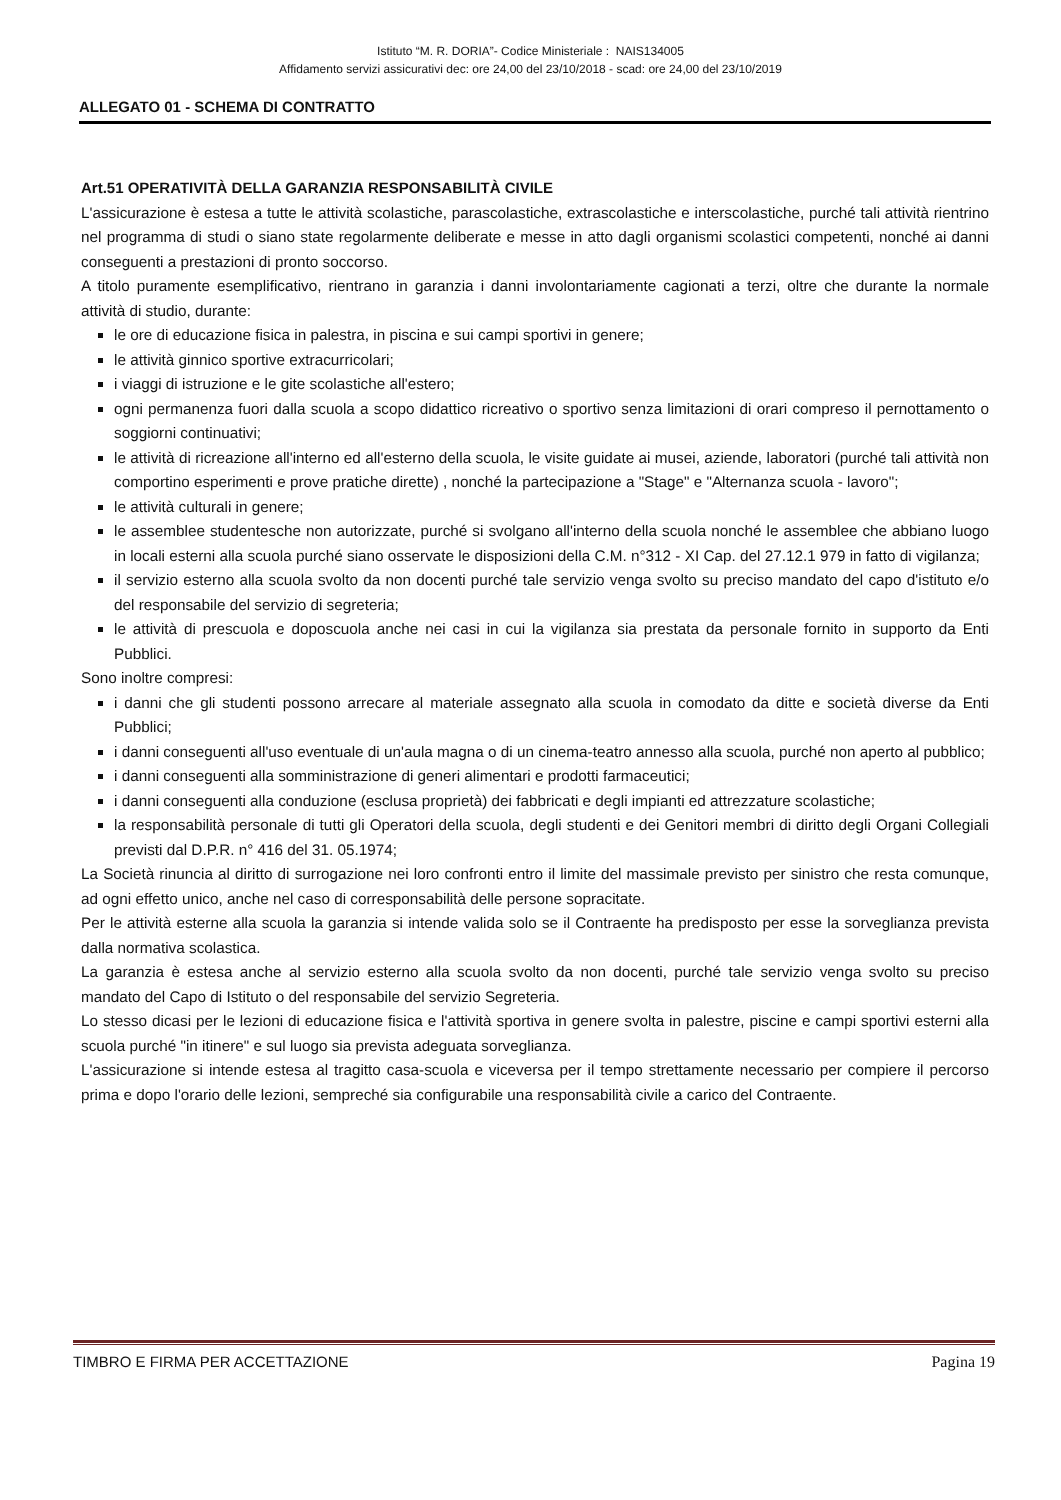Istituto “M. R. DORIA”- Codice Ministeriale : NAIS134005
Affidamento servizi assicurativi dec: ore 24,00 del 23/10/2018 - scad: ore 24,00 del 23/10/2019
ALLEGATO 01 - SCHEMA DI CONTRATTO
Art.51 OPERATIVITÀ DELLA GARANZIA RESPONSABILITÀ CIVILE
L'assicurazione è estesa a tutte le attività scolastiche, parascolastiche, extrascolastiche e interscolastiche, purché tali attività rientrino nel programma di studi o siano state regolarmente deliberate e messe in atto dagli organismi scolastici competenti, nonché ai danni conseguenti a prestazioni di pronto soccorso.
A titolo puramente esemplificativo, rientrano in garanzia i danni involontariamente cagionati a terzi, oltre che durante la normale attività di studio, durante:
le ore di educazione fisica in palestra, in piscina e sui campi sportivi in genere;
le attività ginnico sportive extracurricolari;
i viaggi di istruzione e le gite scolastiche all'estero;
ogni permanenza fuori dalla scuola a scopo didattico ricreativo o sportivo senza limitazioni di orari compreso il pernottamento o soggiorni continuativi;
le attività di ricreazione all'interno ed all'esterno della scuola, le visite guidate ai musei, aziende, laboratori (purché tali attività non comportino esperimenti e prove pratiche dirette) , nonché la partecipazione a "Stage" e "Alternanza scuola - lavoro";
le attività culturali in genere;
le assemblee studentesche non autorizzate, purché si svolgano all'interno della scuola nonché le assemblee che abbiano luogo in locali esterni alla scuola purché siano osservate le disposizioni della C.M. n°312 - XI Cap. del 27.12.1 979 in fatto di vigilanza;
il servizio esterno alla scuola svolto da non docenti purché tale servizio venga svolto su preciso mandato del capo d'istituto e/o del responsabile del servizio di segreteria;
le attività di prescuola e doposcuola anche nei casi in cui la vigilanza sia prestata da personale fornito in supporto da Enti Pubblici.
Sono inoltre compresi:
i danni che gli studenti possono arrecare al materiale assegnato alla scuola in comodato da ditte e società diverse da Enti Pubblici;
i danni conseguenti all'uso eventuale di un'aula magna o di un cinema-teatro annesso alla scuola, purché non aperto al pubblico;
i danni conseguenti alla somministrazione di generi alimentari e prodotti farmaceutici;
i danni conseguenti alla conduzione (esclusa proprietà) dei fabbricati e degli impianti ed attrezzature scolastiche;
la responsabilità personale di tutti gli Operatori della scuola, degli studenti e dei Genitori membri di diritto degli Organi Collegiali previsti dal D.P.R. n° 416 del 31. 05.1974;
La Società rinuncia al diritto di surrogazione nei loro confronti entro il limite del massimale previsto per sinistro che resta comunque, ad ogni effetto unico, anche nel caso di corresponsabilità delle persone sopracitate.
Per le attività esterne alla scuola la garanzia si intende valida solo se il Contraente ha predisposto per esse la sorveglianza prevista dalla normativa scolastica.
La garanzia è estesa anche al servizio esterno alla scuola svolto da non docenti, purché tale servizio venga svolto su preciso mandato del Capo di Istituto o del responsabile del servizio Segreteria.
Lo stesso dicasi per le lezioni di educazione fisica e l'attività sportiva in genere svolta in palestre, piscine e campi sportivi esterni alla scuola purché "in itinere" e sul luogo sia prevista adeguata sorveglianza.
L'assicurazione si intende estesa al tragitto casa-scuola e viceversa per il tempo strettamente necessario per compiere il percorso prima e dopo l'orario delle lezioni, sempreché sia configurabile una responsabilità civile a carico del Contraente.
TIMBRO E FIRMA PER ACCETTAZIONE Pagina 19